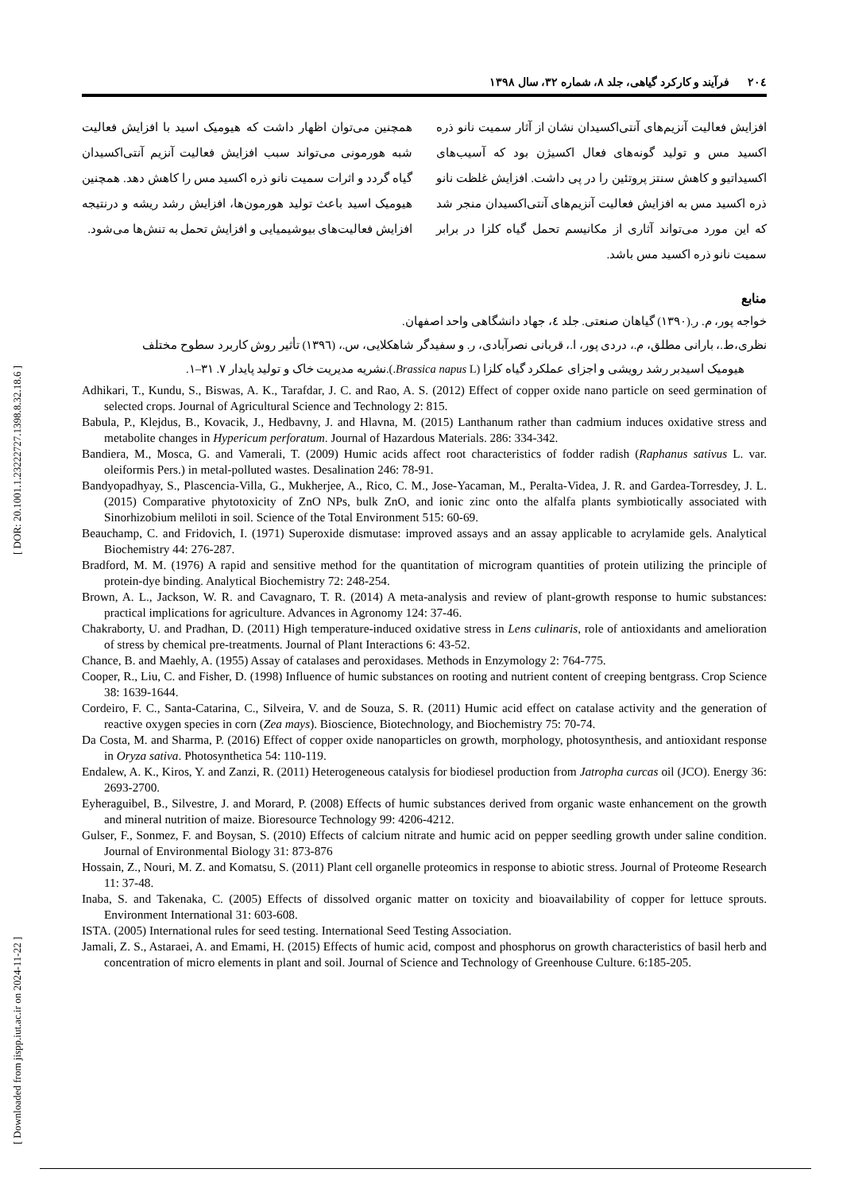[ Downloaded from jispp.iut.ac.ir on 2024-11-22 ] [ DOR: 20.1001.1.23222727.1398.8.32.18.6 ]
۲۰٤ فرآیند و کارکرد گیاهی، جلد ۸، شماره ۳۲، سال ۱۳۹۸
افزایش فعالیت آنزیم‌های آنتی‌اکسیدان نشان از آثار سمیت نانو ذره اکسید مس و تولید گونه‌های فعال اکسیژن بود که آسیب‌های اکسیداتیو و کاهش سنتز پروتئین را در پی داشت. افزایش غلظت نانو ذره اکسید مس به افزایش فعالیت آنزیم‌های آنتی‌اکسیدان منجر شد که این مورد می‌تواند آثاری از مکانیسم تحمل گیاه کلزا در برابر سمیت نانو ذره اکسید مس باشد.
همچنین می‌توان اظهار داشت که هیومیک اسید با افزایش فعالیت شبه هورمونی می‌تواند سبب افزایش فعالیت آنزیم آنتی‌اکسیدان گیاه گردد و اثرات سمیت نانو ذره اکسید مس را کاهش دهد. همچنین هیومیک اسید باعث تولید هورمون‌ها، افزایش رشد ریشه و درنتیجه افزایش فعالیت‌های بیوشیمیایی و افزایش تحمل به تنش‌ها می‌شود.
منابع
خواجه پور، م. ر.(۱۳۹۰) گیاهان صنعتی. جلد ٤، جهاد دانشگاهی واحد اصفهان.
نظری،ط.، بارانی مطلق، م.، دردی پور، ا.، قربانی نصرآبادی، ر. و سفیدگر شاهکلایی، س.، (۱۳۹٦) تأثیر روش کاربرد سطوح مختلف
هیومیک اسیدبر رشد رویشی و اجزای عملکرد گیاه کلزا (Brassica napus L.).نشریه مدیریت خاک و تولید پایدار ۷. ۳۱–۱.
Adhikari, T., Kundu, S., Biswas, A. K., Tarafdar, J. C. and Rao, A. S. (2012) Effect of copper oxide nano particle on seed germination of selected crops. Journal of Agricultural Science and Technology 2: 815.
Babula, P., Klejdus, B., Kovacik, J., Hedbavny, J. and Hlavna, M. (2015) Lanthanum rather than cadmium induces oxidative stress and metabolite changes in Hypericum perforatum. Journal of Hazardous Materials. 286: 334-342.
Bandiera, M., Mosca, G. and Vamerali, T. (2009) Humic acids affect root characteristics of fodder radish (Raphanus sativus L. var. oleiformis Pers.) in metal-polluted wastes. Desalination 246: 78-91.
Bandyopadhyay, S., Plascencia-Villa, G., Mukherjee, A., Rico, C. M., Jose-Yacaman, M., Peralta-Videa, J. R. and Gardea-Torresdey, J. L. (2015) Comparative phytotoxicity of ZnO NPs, bulk ZnO, and ionic zinc onto the alfalfa plants symbiotically associated with Sinorhizobium meliloti in soil. Science of the Total Environment 515: 60-69.
Beauchamp, C. and Fridovich, I. (1971) Superoxide dismutase: improved assays and an assay applicable to acrylamide gels. Analytical Biochemistry 44: 276-287.
Bradford, M. M. (1976) A rapid and sensitive method for the quantitation of microgram quantities of protein utilizing the principle of protein-dye binding. Analytical Biochemistry 72: 248-254.
Brown, A. L., Jackson, W. R. and Cavagnaro, T. R. (2014) A meta-analysis and review of plant-growth response to humic substances: practical implications for agriculture. Advances in Agronomy 124: 37-46.
Chakraborty, U. and Pradhan, D. (2011) High temperature-induced oxidative stress in Lens culinaris, role of antioxidants and amelioration of stress by chemical pre-treatments. Journal of Plant Interactions 6: 43-52.
Chance, B. and Maehly, A. (1955) Assay of catalases and peroxidases. Methods in Enzymology 2: 764-775.
Cooper, R., Liu, C. and Fisher, D. (1998) Influence of humic substances on rooting and nutrient content of creeping bentgrass. Crop Science 38: 1639-1644.
Cordeiro, F. C., Santa-Catarina, C., Silveira, V. and de Souza, S. R. (2011) Humic acid effect on catalase activity and the generation of reactive oxygen species in corn (Zea mays). Bioscience, Biotechnology, and Biochemistry 75: 70-74.
Da Costa, M. and Sharma, P. (2016) Effect of copper oxide nanoparticles on growth, morphology, photosynthesis, and antioxidant response in Oryza sativa. Photosynthetica 54: 110-119.
Endalew, A. K., Kiros, Y. and Zanzi, R. (2011) Heterogeneous catalysis for biodiesel production from Jatropha curcas oil (JCO). Energy 36: 2693-2700.
Eyheraguibel, B., Silvestre, J. and Morard, P. (2008) Effects of humic substances derived from organic waste enhancement on the growth and mineral nutrition of maize. Bioresource Technology 99: 4206-4212.
Gulser, F., Sonmez, F. and Boysan, S. (2010) Effects of calcium nitrate and humic acid on pepper seedling growth under saline condition. Journal of Environmental Biology 31: 873-876
Hossain, Z., Nouri, M. Z. and Komatsu, S. (2011) Plant cell organelle proteomics in response to abiotic stress. Journal of Proteome Research 11: 37-48.
Inaba, S. and Takenaka, C. (2005) Effects of dissolved organic matter on toxicity and bioavailability of copper for lettuce sprouts. Environment International 31: 603-608.
ISTA. (2005) International rules for seed testing. International Seed Testing Association.
Jamali, Z. S., Astaraei, A. and Emami, H. (2015) Effects of humic acid, compost and phosphorus on growth characteristics of basil herb and concentration of micro elements in plant and soil. Journal of Science and Technology of Greenhouse Culture. 6:185-205.